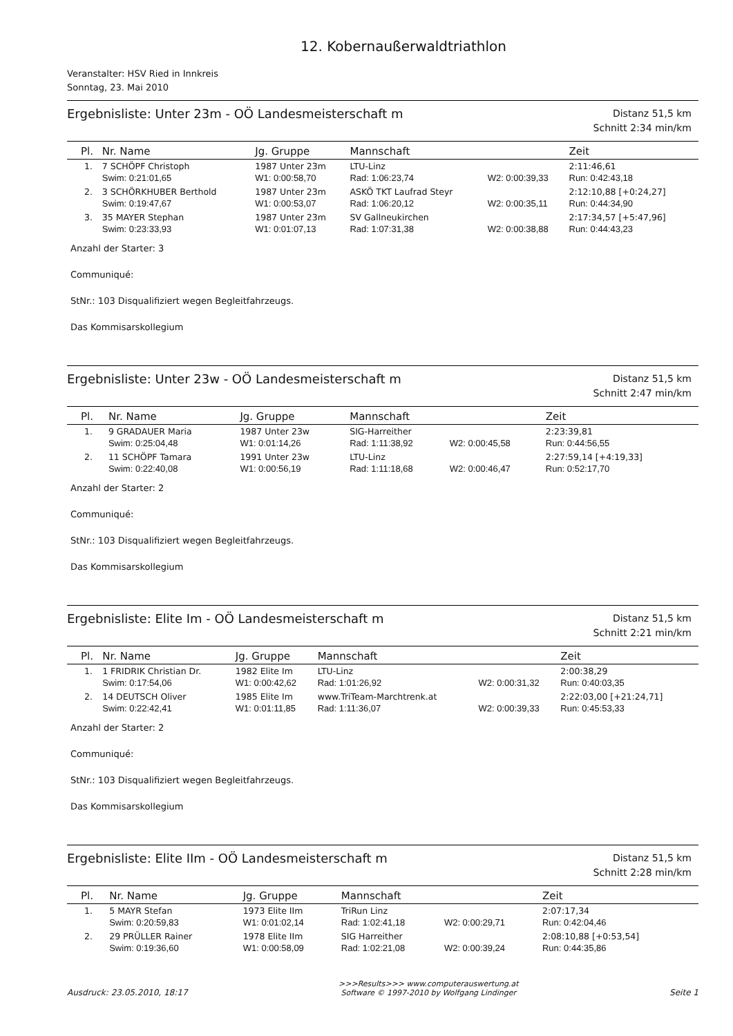12. Kobernaußerwaldtriathlon
Veranstalter: HSV Ried in Innkreis
Sonntag, 23. Mai 2010
Ergebnisliste: Unter 23m - OÖ Landesmeisterschaft m
Distanz 51,5 km
Schnitt 2:34 min/km
| Pl. | Nr. Name | Jg. Gruppe | Mannschaft | | Zeit |
| --- | --- | --- | --- | --- | --- |
| 1. | 7 SCHÖPF Christoph | 1987 Unter 23m | LTU-Linz | | 2:11:46,61 |
| | Swim: 0:21:01,65 | W1: 0:00:58,70 | Rad: 1:06:23,74 | W2: 0:00:39,33 | Run: 0:42:43,18 |
| 2. | 3 SCHÖRKHUBER Berthold | 1987 Unter 23m | ASKÖ TKT Laufrad Steyr | | 2:12:10,88 [+0:24,27] |
| | Swim: 0:19:47,67 | W1: 0:00:53,07 | Rad: 1:06:20,12 | W2: 0:00:35,11 | Run: 0:44:34,90 |
| 3. | 35 MAYER Stephan | 1987 Unter 23m | SV Gallneukirchen | | 2:17:34,57 [+5:47,96] |
| | Swim: 0:23:33,93 | W1: 0:01:07,13 | Rad: 1:07:31,38 | W2: 0:00:38,88 | Run: 0:44:43,23 |
Anzahl der Starter: 3
Communiqué:
StNr.: 103 Disqualifiziert wegen Begleitfahrzeugs.
Das Kommisarskollegium
Ergebnisliste: Unter 23w - OÖ Landesmeisterschaft m
Distanz 51,5 km
Schnitt 2:47 min/km
| Pl. | Nr. Name | Jg. Gruppe | Mannschaft | | Zeit |
| --- | --- | --- | --- | --- | --- |
| 1. | 9 GRADAUER Maria | 1987 Unter 23w | SIG-Harreither | | 2:23:39,81 |
| | Swim: 0:25:04,48 | W1: 0:01:14,26 | Rad: 1:11:38,92 | W2: 0:00:45,58 | Run: 0:44:56,55 |
| 2. | 11 SCHÖPF Tamara | 1991 Unter 23w | LTU-Linz | | 2:27:59,14 [+4:19,33] |
| | Swim: 0:22:40,08 | W1: 0:00:56,19 | Rad: 1:11:18,68 | W2: 0:00:46,47 | Run: 0:52:17,70 |
Anzahl der Starter: 2
Communiqué:
StNr.: 103 Disqualifiziert wegen Begleitfahrzeugs.
Das Kommisarskollegium
Ergebnisliste: Elite Im - OÖ Landesmeisterschaft m
Distanz 51,5 km
Schnitt 2:21 min/km
| Pl. | Nr. Name | Jg. Gruppe | Mannschaft | | Zeit |
| --- | --- | --- | --- | --- | --- |
| 1. | 1 FRIDRIK Christian Dr. | 1982 Elite Im | LTU-Linz | | 2:00:38,29 |
| | Swim: 0:17:54,06 | W1: 0:00:42,62 | Rad: 1:01:26,92 | W2: 0:00:31,32 | Run: 0:40:03,35 |
| 2. | 14 DEUTSCH Oliver | 1985 Elite Im | www.TriTeam-Marchtrenk.at | | 2:22:03,00 [+21:24,71] |
| | Swim: 0:22:42,41 | W1: 0:01:11,85 | Rad: 1:11:36,07 | W2: 0:00:39,33 | Run: 0:45:53,33 |
Anzahl der Starter: 2
Communiqué:
StNr.: 103 Disqualifiziert wegen Begleitfahrzeugs.
Das Kommisarskollegium
Ergebnisliste: Elite IIm - OÖ Landesmeisterschaft m
Distanz 51,5 km
Schnitt 2:28 min/km
| Pl. | Nr. Name | Jg. Gruppe | Mannschaft | | Zeit |
| --- | --- | --- | --- | --- | --- |
| 1. | 5 MAYR Stefan | 1973 Elite IIm | TriRun Linz | | 2:07:17,34 |
| | Swim: 0:20:59,83 | W1: 0:01:02,14 | Rad: 1:02:41,18 | W2: 0:00:29,71 | Run: 0:42:04,46 |
| 2. | 29 PRÜLLER Rainer | 1978 Elite IIm | SIG Harreither | | 2:08:10,88 [+0:53,54] |
| | Swim: 0:19:36,60 | W1: 0:00:58,09 | Rad: 1:02:21,08 | W2: 0:00:39,24 | Run: 0:44:35,86 |
Ausdruck: 23.05.2010, 18:17
>>>Results>>> www.computerauswertung.at
Software © 1997-2010 by Wolfgang Lindinger
Seite 1